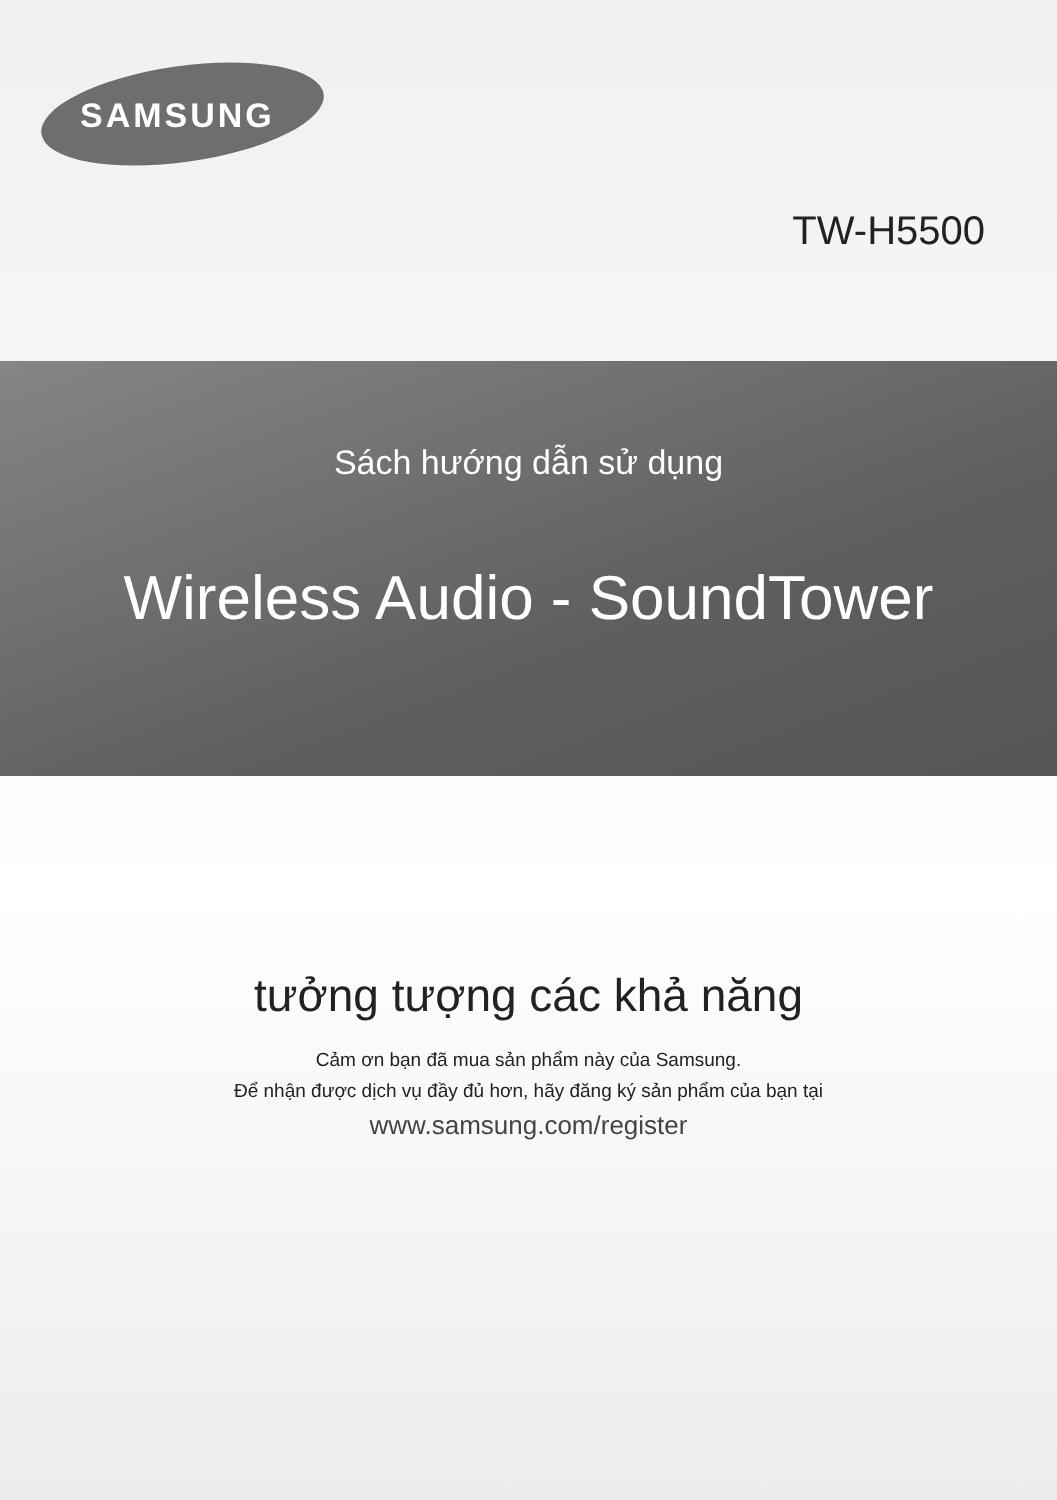SAMSUNG
TW-H5500
Sách hướng dẫn sử dụng
Wireless Audio - SoundTower
tưởng tượng các khả năng
Cảm ơn bạn đã mua sản phẩm này của Samsung.
Để nhận được dịch vụ đầy đủ hơn, hãy đăng ký sản phẩm của bạn tại
www.samsung.com/register